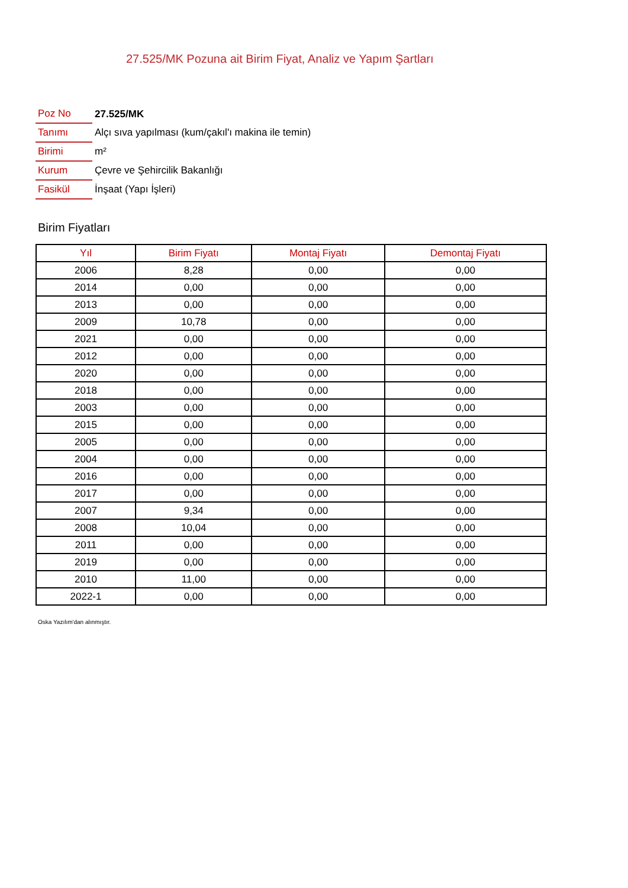27.525/MK Pozuna ait Birim Fiyat, Analiz ve Yapım Şartları
| Poz No | 27.525/MK |
| Tanımı | Alçı sıva yapılması (kum/çakıl'ı makina ile temin) |
| Birimi | m² |
| Kurum | Çevre ve Şehircilik Bakanlığı |
| Fasikül | İnşaat (Yapı İşleri) |
Birim Fiyatları
| Yıl | Birim Fiyatı | Montaj Fiyatı | Demontaj Fiyatı |
| --- | --- | --- | --- |
| 2006 | 8,28 | 0,00 | 0,00 |
| 2014 | 0,00 | 0,00 | 0,00 |
| 2013 | 0,00 | 0,00 | 0,00 |
| 2009 | 10,78 | 0,00 | 0,00 |
| 2021 | 0,00 | 0,00 | 0,00 |
| 2012 | 0,00 | 0,00 | 0,00 |
| 2020 | 0,00 | 0,00 | 0,00 |
| 2018 | 0,00 | 0,00 | 0,00 |
| 2003 | 0,00 | 0,00 | 0,00 |
| 2015 | 0,00 | 0,00 | 0,00 |
| 2005 | 0,00 | 0,00 | 0,00 |
| 2004 | 0,00 | 0,00 | 0,00 |
| 2016 | 0,00 | 0,00 | 0,00 |
| 2017 | 0,00 | 0,00 | 0,00 |
| 2007 | 9,34 | 0,00 | 0,00 |
| 2008 | 10,04 | 0,00 | 0,00 |
| 2011 | 0,00 | 0,00 | 0,00 |
| 2019 | 0,00 | 0,00 | 0,00 |
| 2010 | 11,00 | 0,00 | 0,00 |
| 2022-1 | 0,00 | 0,00 | 0,00 |
Oska Yazılım'dan alınmıştır.